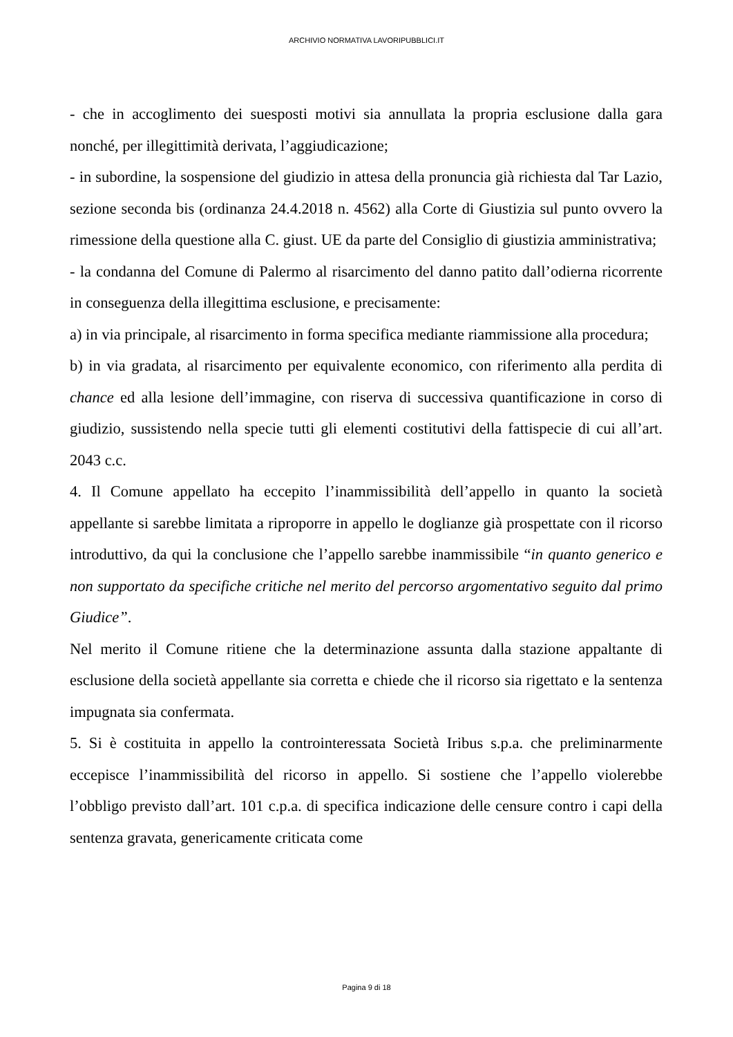ARCHIVIO NORMATIVA LAVORIPUBBLICI.IT
- che in accoglimento dei suesposti motivi sia annullata la propria esclusione dalla gara nonché, per illegittimità derivata, l’aggiudicazione;
- in subordine, la sospensione del giudizio in attesa della pronuncia già richiesta dal Tar Lazio, sezione seconda bis (ordinanza 24.4.2018 n. 4562) alla Corte di Giustizia sul punto ovvero la rimessione della questione alla C. giust. UE da parte del Consiglio di giustizia amministrativa;
- la condanna del Comune di Palermo al risarcimento del danno patito dall’odierna ricorrente in conseguenza della illegittima esclusione, e precisamente:
a) in via principale, al risarcimento in forma specifica mediante riammissione alla procedura;
b) in via gradata, al risarcimento per equivalente economico, con riferimento alla perdita di chance ed alla lesione dell’immagine, con riserva di successiva quantificazione in corso di giudizio, sussistendo nella specie tutti gli elementi costitutivi della fattispecie di cui all’art. 2043 c.c.
4. Il Comune appellato ha eccepito l’inammissibilità dell’appello in quanto la società appellante si sarebbe limitata a riproporre in appello le doglianze già prospettate con il ricorso introduttivo, da qui la conclusione che l’appello sarebbe inammissibile “in quanto generico e non supportato da specifiche critiche nel merito del percorso argomentativo seguito dal primo Giudice”.
Nel merito il Comune ritiene che la determinazione assunta dalla stazione appaltante di esclusione della società appellante sia corretta e chiede che il ricorso sia rigettato e la sentenza impugnata sia confermata.
5. Si è costituita in appello la controinteressata Società Iribus s.p.a. che preliminarmente eccepisce l’inammissibilità del ricorso in appello. Si sostiene che l’appello violerebbe l’obbligo previsto dall’art. 101 c.p.a. di specifica indicazione delle censure contro i capi della sentenza gravata, genericamente criticata come
Pagina 9 di 18